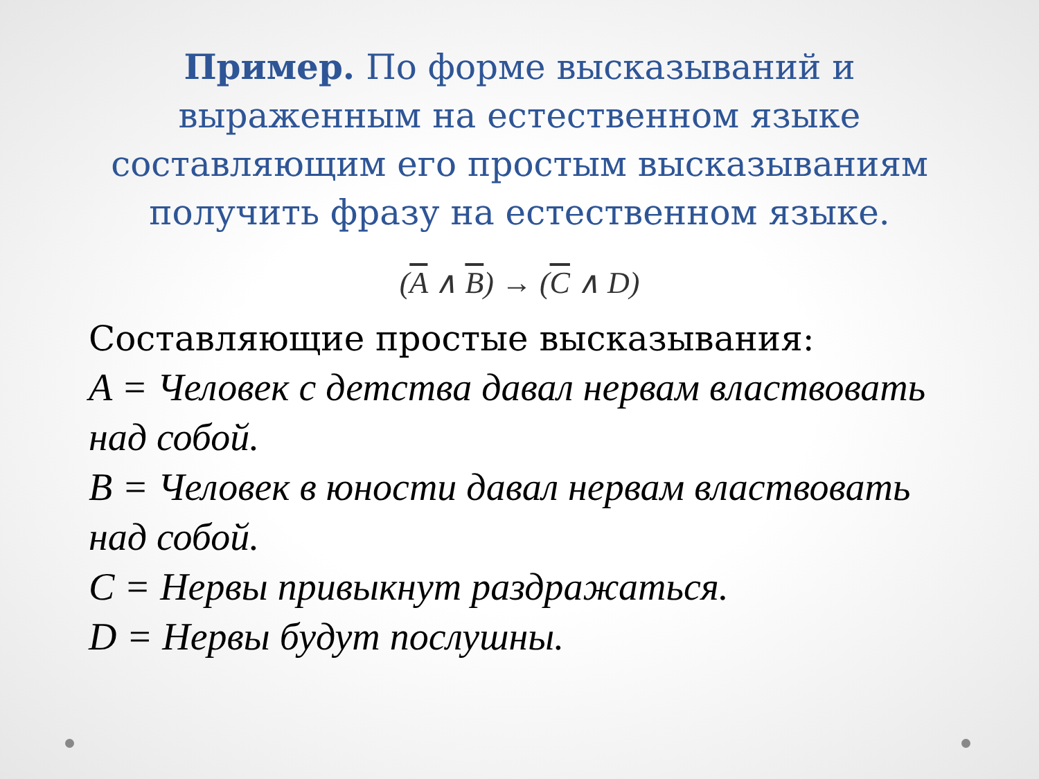Пример. По форме высказываний и выраженным на естественном языке составляющим его простым высказываниям получить фразу на естественном языке.
(A ∧ B) → (C ∧ D)
Составляющие простые высказывания:
A = Человек с детства давал нервам властвовать над собой.
B = Человек в юности давал нервам властвовать над собой.
C = Нервы привыкнут раздражаться.
D = Нервы будут послушны.